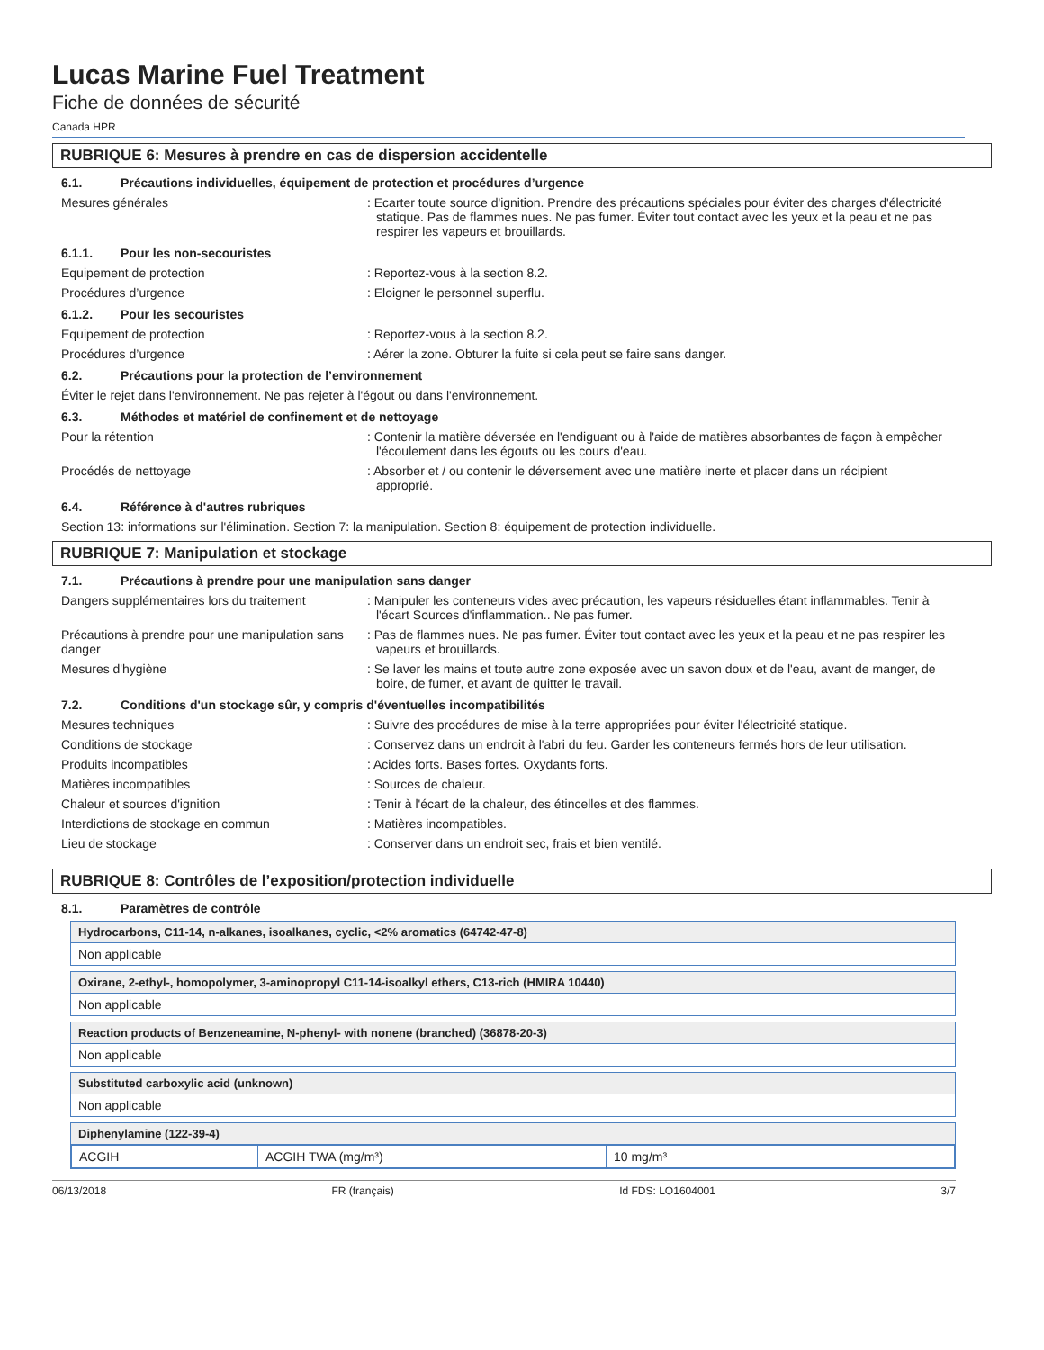Lucas Marine Fuel Treatment
Fiche de données de sécurité
Canada HPR
RUBRIQUE 6: Mesures à prendre en cas de dispersion accidentelle
6.1. Précautions individuelles, équipement de protection et procédures d’urgence
Mesures générales : Ecarter toute source d'ignition. Prendre des précautions spéciales pour éviter des charges d'électricité statique. Pas de flammes nues. Ne pas fumer. Éviter tout contact avec les yeux et la peau et ne pas respirer les vapeurs et brouillards.
6.1.1. Pour les non-secouristes
Equipement de protection : Reportez-vous à la section 8.2.
Procédures d’urgence : Eloigner le personnel superflu.
6.1.2. Pour les secouristes
Equipement de protection : Reportez-vous à la section 8.2.
Procédures d’urgence : Aérer la zone. Obturer la fuite si cela peut se faire sans danger.
6.2. Précautions pour la protection de l’environnement
Éviter le rejet dans l'environnement. Ne pas rejeter à l'égout ou dans l'environnement.
6.3. Méthodes et matériel de confinement et de nettoyage
Pour la rétention : Contenir la matière déversée en l'endiguant ou à l'aide de matières absorbantes de façon à empêcher l'écoulement dans les égouts ou les cours d'eau.
Procédés de nettoyage : Absorber et / ou contenir le déversement avec une matière inerte et placer dans un récipient approprié.
6.4. Référence à d'autres rubriques
Section 13: informations sur l'élimination. Section 7: la manipulation. Section 8: équipement de protection individuelle.
RUBRIQUE 7: Manipulation et stockage
7.1. Précautions à prendre pour une manipulation sans danger
Dangers supplémentaires lors du traitement
: Manipuler les conteneurs vides avec précaution, les vapeurs résiduelles étant inflammables. Tenir à l'écart Sources d'inflammation.. Ne pas fumer.
Précautions à prendre pour une manipulation sans danger
: Pas de flammes nues. Ne pas fumer. Éviter tout contact avec les yeux et la peau et ne pas respirer les vapeurs et brouillards.
Mesures d'hygiène : Se laver les mains et toute autre zone exposée avec un savon doux et de l'eau, avant de manger, de boire, de fumer, et avant de quitter le travail.
7.2. Conditions d'un stockage sûr, y compris d'éventuelles incompatibilités
Mesures techniques : Suivre des procédures de mise à la terre appropriées pour éviter l'électricité statique.
Conditions de stockage : Conservez dans un endroit à l'abri du feu. Garder les conteneurs fermés hors de leur utilisation.
Produits incompatibles : Acides forts. Bases fortes. Oxydants forts.
Matières incompatibles : Sources de chaleur.
Chaleur et sources d'ignition : Tenir à l'écart de la chaleur, des étincelles et des flammes.
Interdictions de stockage en commun : Matières incompatibles.
Lieu de stockage : Conserver dans un endroit sec, frais et bien ventilé.
RUBRIQUE 8: Contrôles de l’exposition/protection individuelle
8.1. Paramètres de contrôle
Hydrocarbons, C11-14, n-alkanes, isoalkanes, cyclic, <2% aromatics (64742-47-8)
Non applicable
Oxirane, 2-ethyl-, homopolymer, 3-aminopropyl C11-14-isoalkyl ethers, C13-rich (HMIRA 10440)
Non applicable
Reaction products of Benzeneamine, N-phenyl- with nonene (branched) (36878-20-3)
Non applicable
Substituted carboxylic acid (unknown)
Non applicable
Diphenylamine (122-39-4)
| ACGIH | ACGIH TWA (mg/m³) | 10 mg/m³ |
06/13/2018 FR (français) Id FDS: LO1604001 3/7